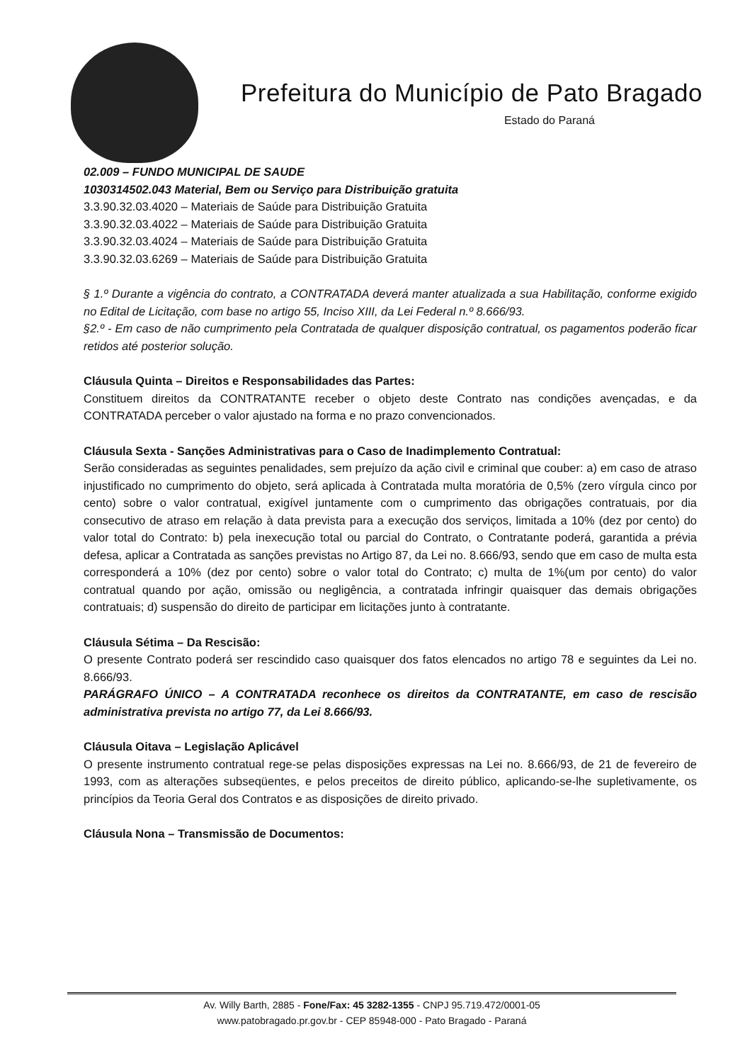Prefeitura do Município de Pato Bragado
Estado do Paraná
02.009 – FUNDO MUNICIPAL DE SAUDE
1030314502.043 Material, Bem ou Serviço para Distribuição gratuita
3.3.90.32.03.4020 – Materiais de Saúde para Distribuição Gratuita
3.3.90.32.03.4022 – Materiais de Saúde para Distribuição Gratuita
3.3.90.32.03.4024 – Materiais de Saúde para Distribuição Gratuita
3.3.90.32.03.6269 – Materiais de Saúde para Distribuição Gratuita
§ 1.º Durante a vigência do contrato, a CONTRATADA deverá manter atualizada a sua Habilitação, conforme exigido no Edital de Licitação, com base no artigo 55, Inciso XIII, da Lei Federal n.º 8.666/93.
§2.º - Em caso de não cumprimento pela Contratada de qualquer disposição contratual, os pagamentos poderão ficar retidos até posterior solução.
Cláusula Quinta – Direitos e Responsabilidades das Partes:
Constituem direitos da CONTRATANTE receber o objeto deste Contrato nas condições avençadas, e da CONTRATADA perceber o valor ajustado na forma e no prazo convencionados.
Cláusula Sexta - Sanções Administrativas para o Caso de Inadimplemento Contratual:
Serão consideradas as seguintes penalidades, sem prejuízo da ação civil e criminal que couber: a) em caso de atraso injustificado no cumprimento do objeto, será aplicada à Contratada multa moratória de 0,5% (zero vírgula cinco por cento) sobre o valor contratual, exigível juntamente com o cumprimento das obrigações contratuais, por dia consecutivo de atraso em relação à data prevista para a execução dos serviços, limitada a 10% (dez por cento) do valor total do Contrato: b) pela inexecução total ou parcial do Contrato, o Contratante poderá, garantida a prévia defesa, aplicar a Contratada as sanções previstas no Artigo 87, da Lei no. 8.666/93, sendo que em caso de multa esta corresponderá a 10% (dez por cento) sobre o valor total do Contrato; c) multa de 1%(um por cento) do valor contratual quando por ação, omissão ou negligência, a contratada infringir quaisquer das demais obrigações contratuais; d) suspensão do direito de participar em licitações junto à contratante.
Cláusula Sétima – Da Rescisão:
O presente Contrato poderá ser rescindido caso quaisquer dos fatos elencados no artigo 78 e seguintes da Lei no. 8.666/93.
PARÁGRAFO ÚNICO – A CONTRATADA reconhece os direitos da CONTRATANTE, em caso de rescisão administrativa prevista no artigo 77, da Lei 8.666/93.
Cláusula Oitava – Legislação Aplicável
O presente instrumento contratual rege-se pelas disposições expressas na Lei no. 8.666/93, de 21 de fevereiro de 1993, com as alterações subseqüentes, e pelos preceitos de direito público, aplicando-se-lhe supletivamente, os princípios da Teoria Geral dos Contratos e as disposições de direito privado.
Cláusula Nona – Transmissão de Documentos:
Av. Willy Barth, 2885 - Fone/Fax: 45 3282-1355 - CNPJ 95.719.472/0001-05
www.patobragado.pr.gov.br - CEP 85948-000 - Pato Bragado - Paraná